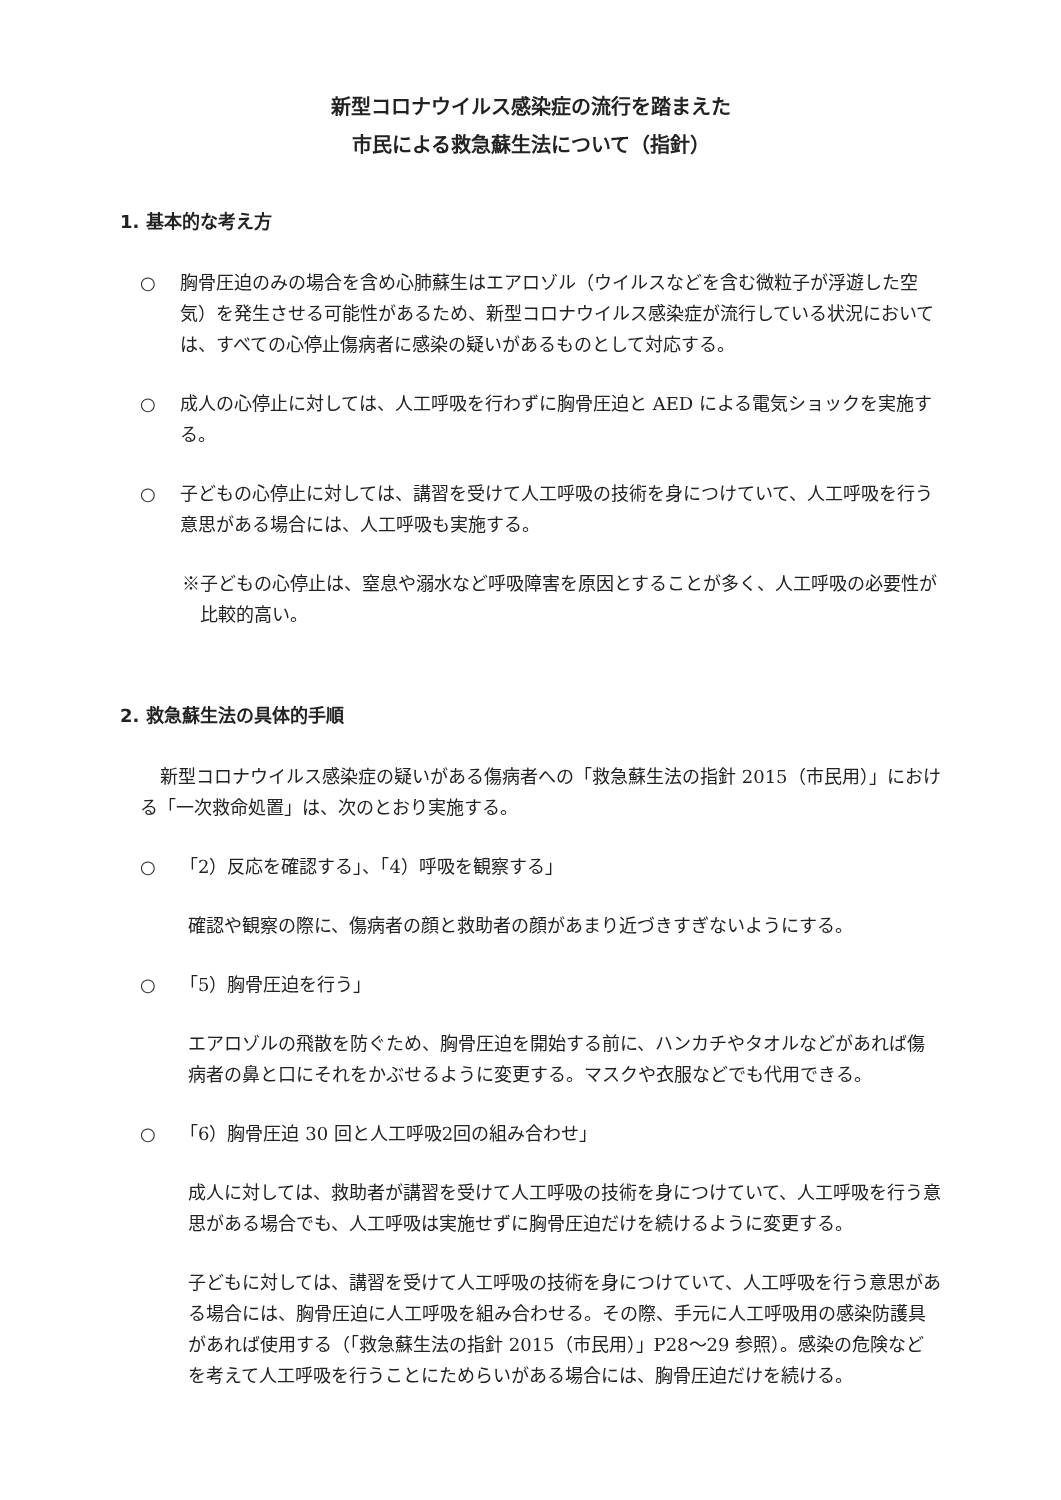新型コロナウイルス感染症の流行を踏まえた
市民による救急蘇生法について（指針）
1. 基本的な考え方
○ 胸骨圧迫のみの場合を含め心肺蘇生はエアロゾル（ウイルスなどを含む微粒子が浮遊した空気）を発生させる可能性があるため、新型コロナウイルス感染症が流行している状況においては、すべての心停止傷病者に感染の疑いがあるものとして対応する。
○ 成人の心停止に対しては、人工呼吸を行わずに胸骨圧迫と AED による電気ショックを実施する。
○ 子どもの心停止に対しては、講習を受けて人工呼吸の技術を身につけていて、人工呼吸を行う意思がある場合には、人工呼吸も実施する。
※子どもの心停止は、窒息や溺水など呼吸障害を原因とすることが多く、人工呼吸の必要性が比較的高い。
2. 救急蘇生法の具体的手順
新型コロナウイルス感染症の疑いがある傷病者への「救急蘇生法の指針 2015（市民用）」における「一次救命処置」は、次のとおり実施する。
○ 「2）反応を確認する」、「4）呼吸を観察する」
確認や観察の際に、傷病者の顔と救助者の顔があまり近づきすぎないようにする。
○ 「5）胸骨圧迫を行う」
エアロゾルの飛散を防ぐため、胸骨圧迫を開始する前に、ハンカチやタオルなどがあれば傷病者の鼻と口にそれをかぶせるように変更する。マスクや衣服などでも代用できる。
○ 「6）胸骨圧迫 30 回と人工呼吸2回の組み合わせ」
成人に対しては、救助者が講習を受けて人工呼吸の技術を身につけていて、人工呼吸を行う意思がある場合でも、人工呼吸は実施せずに胸骨圧迫だけを続けるように変更する。
子どもに対しては、講習を受けて人工呼吸の技術を身につけていて、人工呼吸を行う意思がある場合には、胸骨圧迫に人工呼吸を組み合わせる。その際、手元に人工呼吸用の感染防護具があれば使用する（「救急蘇生法の指針 2015（市民用）」P28～29 参照）。感染の危険などを考えて人工呼吸を行うことにためらいがある場合には、胸骨圧迫だけを続ける。